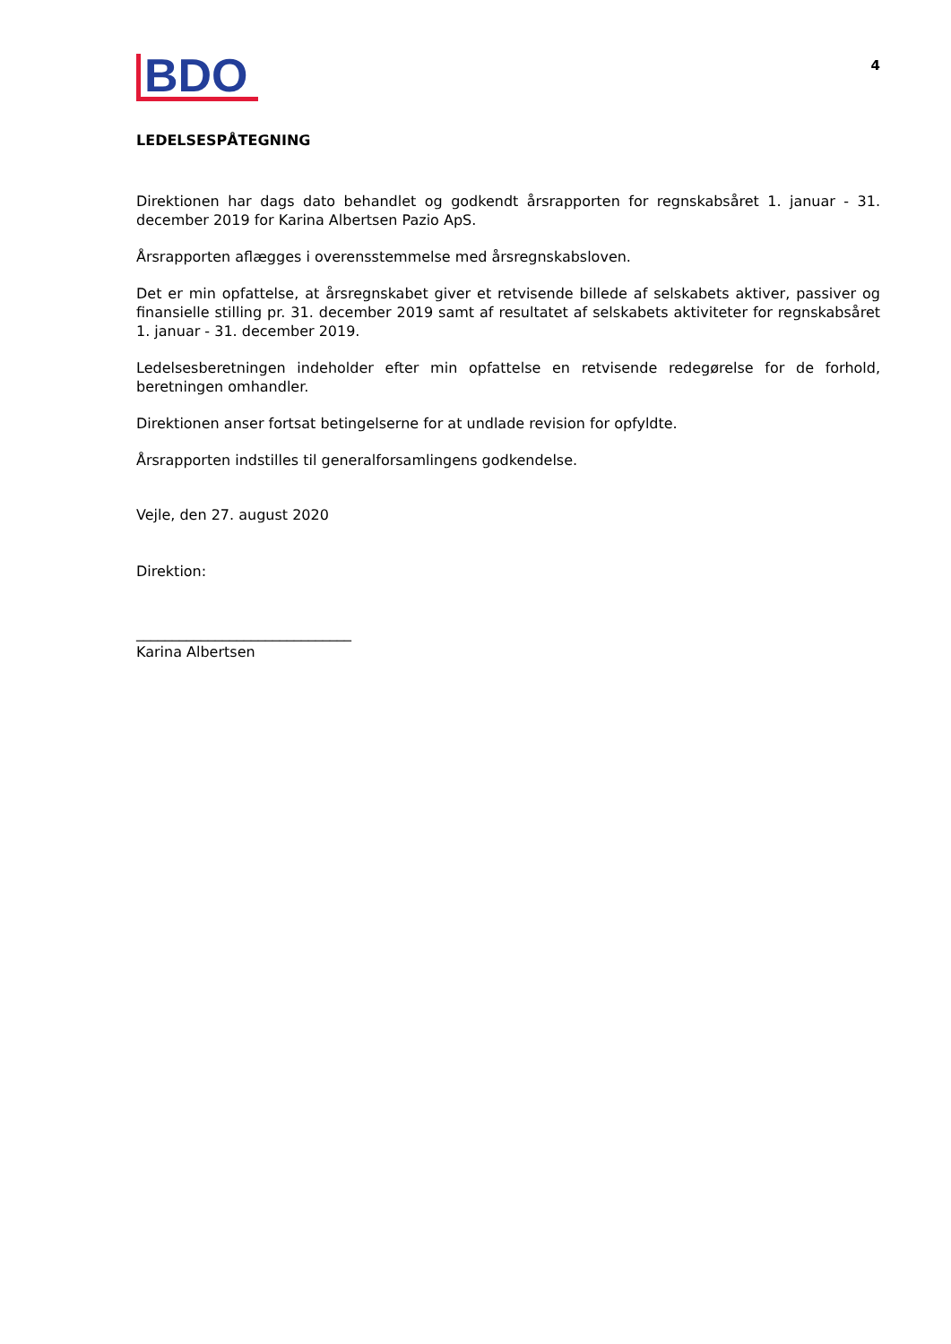BDO
4
LEDELSESPÅTEGNING
Direktionen har dags dato behandlet og godkendt årsrapporten for regnskabsåret 1. januar - 31. december 2019 for Karina Albertsen Pazio ApS.
Årsrapporten aflægges i overensstemmelse med årsregnskabsloven.
Det er min opfattelse, at årsregnskabet giver et retvisende billede af selskabets aktiver, passiver og finansielle stilling pr. 31. december 2019 samt af resultatet af selskabets aktiviteter for regnskabsåret 1. januar - 31. december 2019.
Ledelsesberetningen indeholder efter min opfattelse en retvisende redegørelse for de forhold, beretningen omhandler.
Direktionen anser fortsat betingelserne for at undlade revision for opfyldte.
Årsrapporten indstilles til generalforsamlingens godkendelse.
Vejle, den 27. august 2020
Direktion:
______________________________
Karina Albertsen